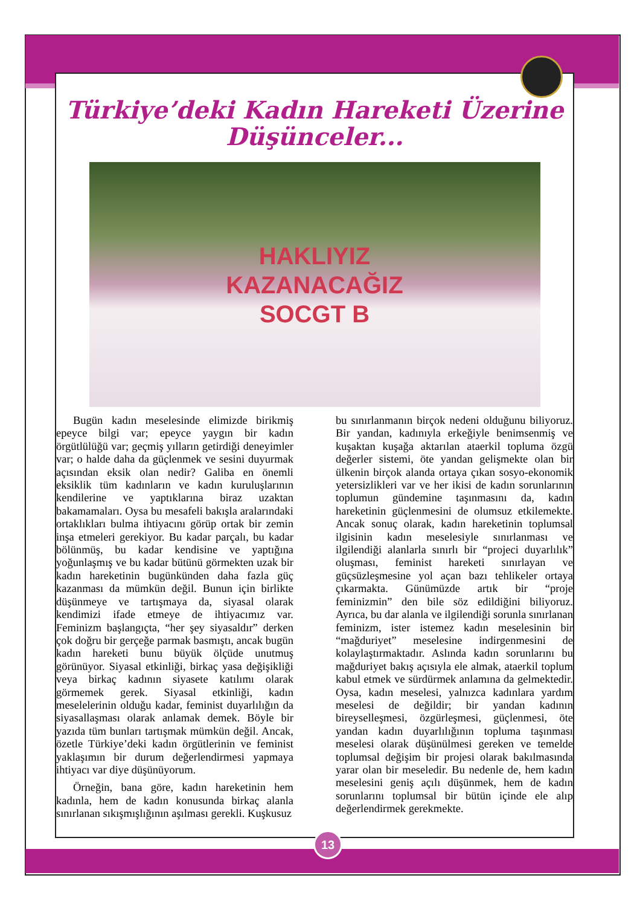Türkiye’deki Kadın Hareketi Üzerine
Düşünceler...
HAKLIYIZ
KAZANACAĞIZ
SOCGT B
Bugün kadın meselesinde elimizde birikmiş epeyce bilgi var; epeyce yaygın bir kadın örgütlülüğü var; geçmiş yılların getirdiği deneyimler var; o halde daha da güçlenmek ve sesini duyurmak açısından eksik olan nedir? Galiba en önemli eksiklik tüm kadınların ve kadın kuruluşlarının kendilerine ve yaptıklarına biraz uzaktan bakamamaları. Oysa bu mesafeli bakışla aralarındaki ortaklıkları bulma ihtiyacını görüp ortak bir zemin inşa etmeleri gerekiyor. Bu kadar parçalı, bu kadar bölünmüş, bu kadar kendisine ve yaptığına yoğunlaşmış ve bu kadar bütünü görmekten uzak bir kadın hareketinin bugünkünden daha fazla güç kazanması da mümkün değil. Bunun için birlikte düşünmeye ve tartışmaya da, siyasal olarak kendimizi ifade etmeye de ihtiyacımız var. Feminizm başlangıçta, “her şey siyasaldır” derken çok doğru bir gerçeğe parmak basmıştı, ancak bugün kadın hareketi bunu büyük ölçüde unutmuş görünüyor. Siyasal etkinliği, birkaç yasa değişikliği veya birkaç kadının siyasete katılımı olarak görmemek gerek. Siyasal etkinliği, kadın meselelerinin olduğu kadar, feminist duyarlılığın da siyasallaşması olarak anlamak demek. Böyle bir yazıda tüm bunları tartışmak mümkün değil. Ancak, özetle Türkiye’deki kadın örgütlerinin ve feminist yaklaşımın bir durum değerlendirmesi yapmaya ihtiyacı var diye düşünüyorum.
Örneğin, bana göre, kadın hareketinin hem kadınla, hem de kadın konusunda birkaç alanla sınırlanan sıkışmışlığının aşılması gerekli. Kuşkusuz
bu sınırlanmanın birçok nedeni olduğunu biliyoruz. Bir yandan, kadınıyla erkeğiyle benimsenmiş ve kuşaktan kuşağa aktarılan ataerkil topluma özgü değerler sistemi, öte yandan gelişmekte olan bir ülkenin birçok alanda ortaya çıkan sosyo-ekonomik yetersizlikleri var ve her ikisi de kadın sorunlarının toplumun gündemine taşınmasını da, kadın hareketinin güçlenmesini de olumsuz etkilemekte. Ancak sonuç olarak, kadın hareketinin toplumsal ilgisinin kadın meselesiyle sınırlanması ve ilgilendiği alanlarla sınırlı bir “projeci duyarlılık” oluşması, feminist hareketi sınırlayan ve güçsüzleşmesine yol açan bazı tehlikeler ortaya çıkarmakta. Günümüzde artık bir “proje feminizmin” den bile söz edildiğini biliyoruz. Ayrıca, bu dar alanla ve ilgilendiği sorunla sınırlanan feminizm, ister istemez kadın meselesinin bir “mağduriyet” meselesine indirgenmesini de kolaylaştırmaktadır. Aslında kadın sorunlarını bu mağduriyet bakış açısıyla ele almak, ataerkil toplum kabul etmek ve sürdürmek anlamına da gelmektedir. Oysa, kadın meselesi, yalnızca kadınlara yardım meselesi de değildir; bir yandan kadının bireyselleşmesi, özgürleşmesi, güçlenmesi, öte yandan kadın duyarlılığının topluma taşınması meselesi olarak düşünülmesi gereken ve temelde toplumsal değişim bir projesi olarak bakılmasında yarar olan bir meseledir. Bu nedenle de, hem kadın meselesini geniş açılı düşünmek, hem de kadın sorunlarını toplumsal bir bütün içinde ele alıp değerlendirmek gerekmekte.
13